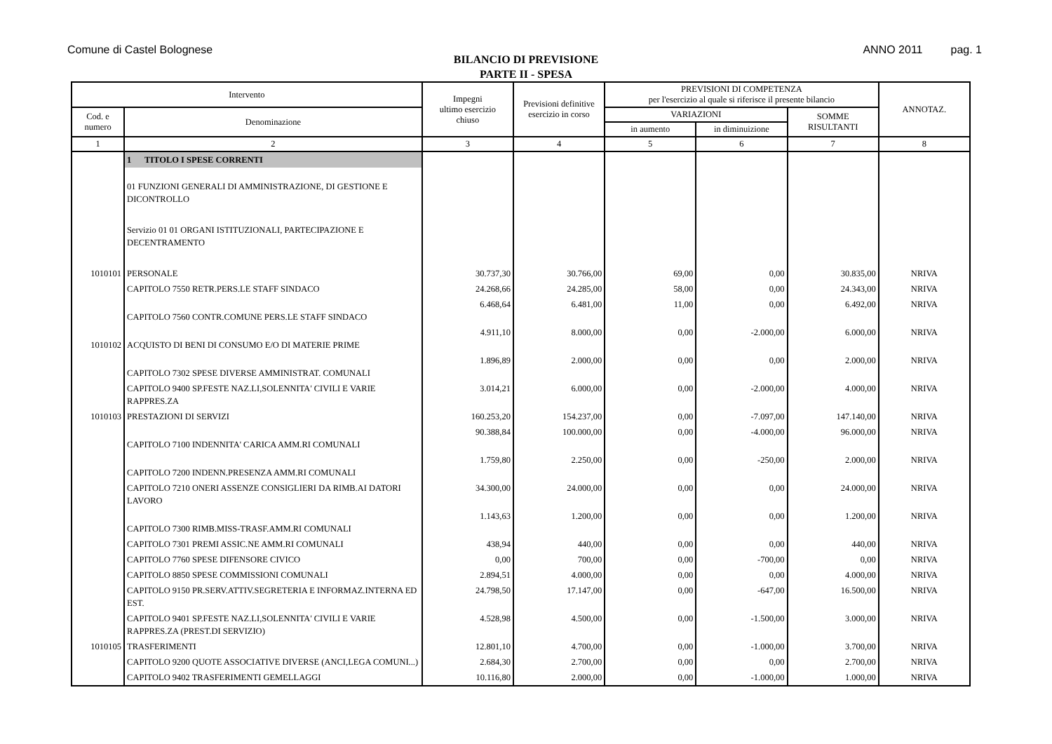Comune di Castel Bolognese ANNO 2011 pag. 1
BILANCIO DI PREVISIONE
PARTE II - SPESA
| Intervento | | Impegni ultimo esercizio chiuso | Previsioni definitive esercizio in corso | PREVISIONI DI COMPETENZA per l'esercizio al quale si riferisce il presente bilancio | | | ANNOTAZ. |
| --- | --- | --- | --- | --- | --- | --- | --- |
| Cod. e numero | Denominazione | | | VARIAZIONI | | SOMME RISULTANTI | |
| | | | | in aumento | in diminuizione | | |
| 1 | 2 | 3 | 4 | 5 | 6 | 7 | 8 |
| | 1 TITOLO I SPESE CORRENTI | | | | | | |
| | 01 FUNZIONI GENERALI DI AMMINISTRAZIONE, DI GESTIONE E DICONTROLLO | | | | | | |
| | Servizio 01 01 ORGANI ISTITUZIONALI, PARTECIPAZIONE E DECENTRAMENTO | | | | | | |
| 1010101 | PERSONALE | 30.737,30 | 30.766,00 | 69,00 | 0,00 | 30.835,00 | NRIVA |
| | CAPITOLO 7550 RETR.PERS.LE STAFF SINDACO | 24.268,66 | 24.285,00 | 58,00 | 0,00 | 24.343,00 | NRIVA |
| | CAPITOLO 7560 CONTR.COMUNE PERS.LE STAFF SINDACO | 6.468,64 | 6.481,00 | 11,00 | 0,00 | 6.492,00 | NRIVA |
| 1010102 | ACQUISTO DI BENI DI CONSUMO E/O DI MATERIE PRIME | 4.911,10 | 8.000,00 | 0,00 | -2.000,00 | 6.000,00 | NRIVA |
| | CAPITOLO 7302 SPESE DIVERSE AMMINISTRAT. COMUNALI | 1.896,89 | 2.000,00 | 0,00 | 0,00 | 2.000,00 | NRIVA |
| | CAPITOLO 9400 SP.FESTE NAZ.LI,SOLENNITA' CIVILI E VARIE RAPPRES.ZA | 3.014,21 | 6.000,00 | 0,00 | -2.000,00 | 4.000,00 | NRIVA |
| 1010103 | PRESTAZIONI DI SERVIZI | 160.253,20 | 154.237,00 | 0,00 | -7.097,00 | 147.140,00 | NRIVA |
| | CAPITOLO 7100 INDENNITA' CARICA AMM.RI COMUNALI | 90.388,84 | 100.000,00 | 0,00 | -4.000,00 | 96.000,00 | NRIVA |
| | CAPITOLO 7200 INDENN.PRESENZA AMM.RI COMUNALI | 1.759,80 | 2.250,00 | 0,00 | -250,00 | 2.000,00 | NRIVA |
| | CAPITOLO 7210 ONERI ASSENZE CONSIGLIERI DA RIMB.AI DATORI LAVORO | 34.300,00 | 24.000,00 | 0,00 | 0,00 | 24.000,00 | NRIVA |
| | CAPITOLO 7300 RIMB.MISS-TRASF.AMM.RI COMUNALI | 1.143,63 | 1.200,00 | 0,00 | 0,00 | 1.200,00 | NRIVA |
| | CAPITOLO 7301 PREMI ASSIC.NE AMM.RI COMUNALI | 438,94 | 440,00 | 0,00 | 0,00 | 440,00 | NRIVA |
| | CAPITOLO 7760 SPESE DIFENSORE CIVICO | 0,00 | 700,00 | 0,00 | -700,00 | 0,00 | NRIVA |
| | CAPITOLO 8850 SPESE COMMISSIONI COMUNALI | 2.894,51 | 4.000,00 | 0,00 | 0,00 | 4.000,00 | NRIVA |
| | CAPITOLO 9150 PR.SERV.ATTIV.SEGRETERIA E INFORMAZ.INTERNA ED EST. | 24.798,50 | 17.147,00 | 0,00 | -647,00 | 16.500,00 | NRIVA |
| | CAPITOLO 9401 SP.FESTE NAZ.LI,SOLENNITA' CIVILI E VARIE RAPPRES.ZA (PREST.DI SERVIZIO) | 4.528,98 | 4.500,00 | 0,00 | -1.500,00 | 3.000,00 | NRIVA |
| 1010105 | TRASFERIMENTI | 12.801,10 | 4.700,00 | 0,00 | -1.000,00 | 3.700,00 | NRIVA |
| | CAPITOLO 9200 QUOTE ASSOCIATIVE DIVERSE (ANCI,LEGA COMUNI...) | 2.684,30 | 2.700,00 | 0,00 | 0,00 | 2.700,00 | NRIVA |
| | CAPITOLO 9402 TRASFERIMENTI GEMELLAGGI | 10.116,80 | 2.000,00 | 0,00 | -1.000,00 | 1.000,00 | NRIVA |